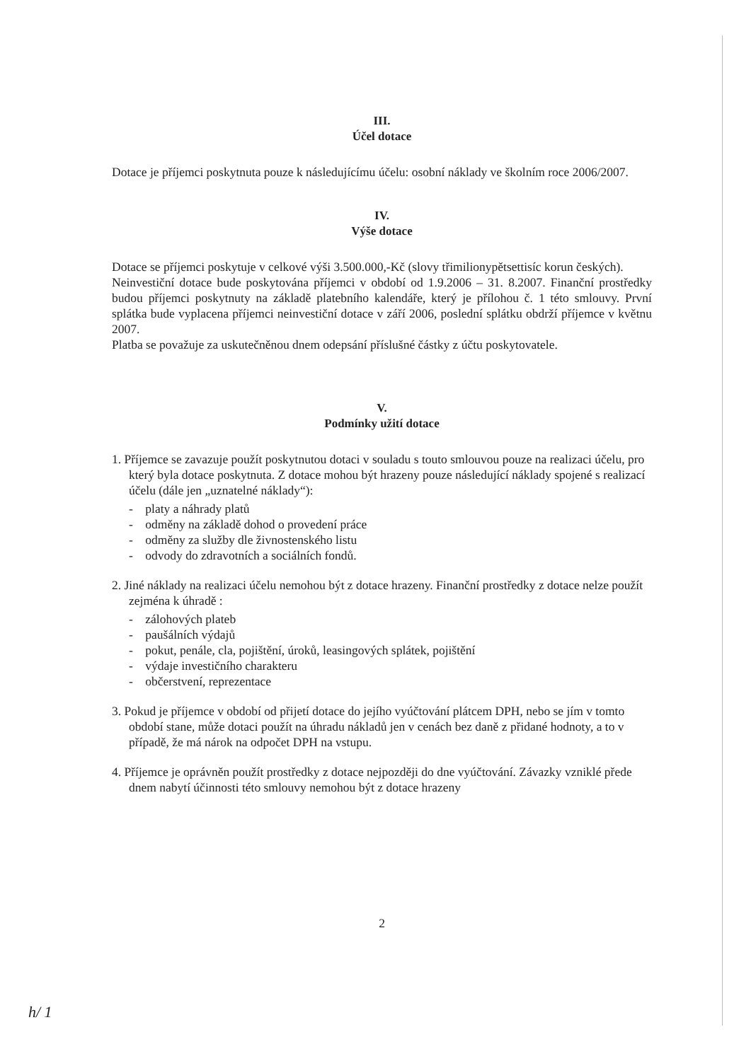III.
Účel dotace
Dotace je příjemci poskytnuta pouze k následujícímu účelu: osobní náklady ve školním roce 2006/2007.
IV.
Výše dotace
Dotace se příjemci poskytuje v celkové výši 3.500.000,-Kč (slovy třimilionypětsettisíc korun českých).
Neinvestiční dotace bude poskytována příjemci v období od 1.9.2006 – 31. 8.2007. Finanční prostředky budou příjemci poskytnuty na základě platebního kalendáře, který je přílohou č. 1 této smlouvy. První splátka bude vyplacena příjemci neinvestiční dotace v září 2006, poslední splátku obdrží příjemce v květnu 2007.
Platba se považuje za uskutečněnou dnem odepsání příslušné částky z účtu poskytovatele.
V.
Podmínky užití dotace
1. Příjemce se zavazuje použít poskytnutou dotaci v souladu s touto smlouvou pouze na realizaci účelu, pro který byla dotace poskytnuta. Z dotace mohou být hrazeny pouze následující náklady spojené s realizací účelu (dále jen „uznatelné náklady“):
- platy a náhrady platů
- odměny na základě dohod o provedení práce
- odměny za služby dle živnostenského listu
- odvody do zdravotních a sociálních fondů.
2. Jiné náklady na realizaci účelu nemohou být z dotace hrazeny. Finanční prostředky z dotace nelze použít zejména k úhradě :
- zálohových plateb
- paušálních výdajů
- pokut, penále, cla, pojištění, úroků, leasingových splátek, pojištění
- výdaje investičního charakteru
- občerstvení, reprezentace
3. Pokud je příjemce v období od přijetí dotace do jejího vyúčtování plátcem DPH, nebo se jím v tomto období stane, může dotaci použít na úhradu nákladů jen v cenách bez daně z přidané hodnoty, a to v případě, že má nárok na odpočet DPH na vstupu.
4. Příjemce je oprávněn použít prostředky z dotace nejpozději do dne vyúčtování. Závazky vzniklé přede dnem nabytí účinnosti této smlouvy nemohou být z dotace hrazeny
2
h/ 1